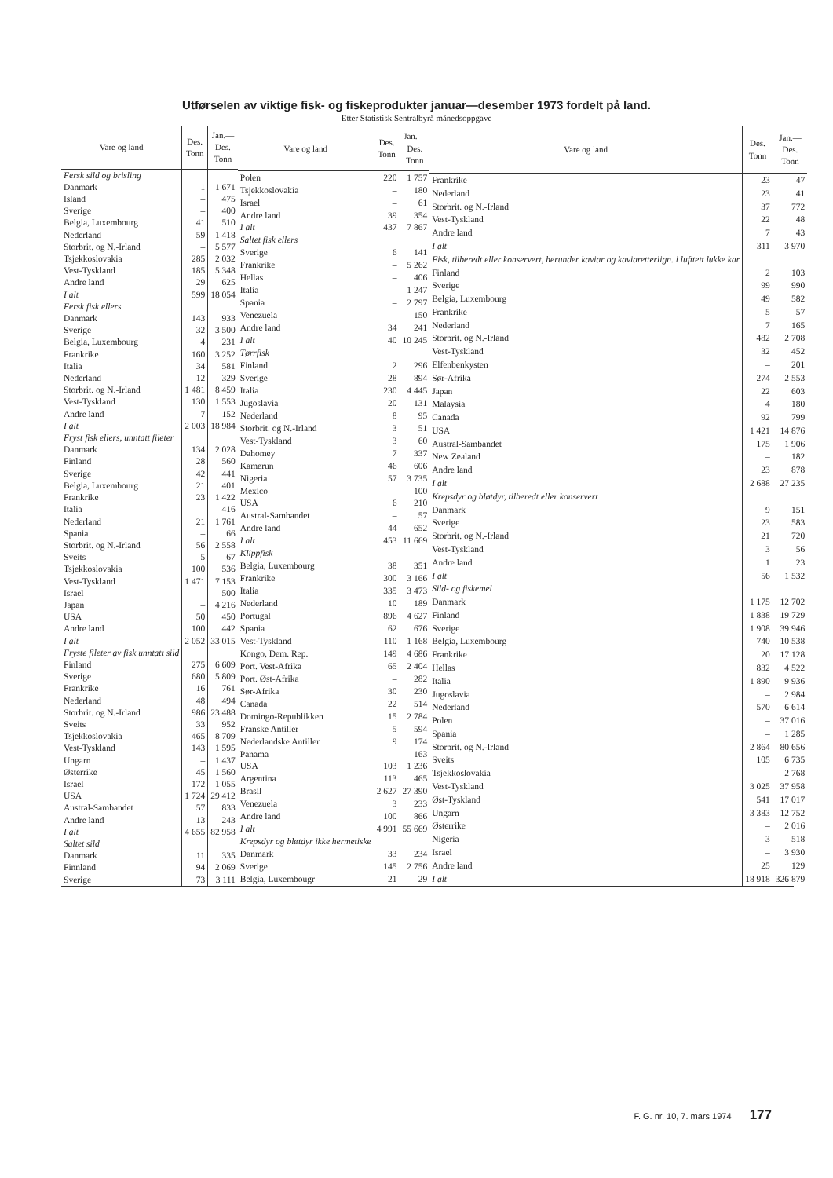Utførselen av viktige fisk- og fiskeprodukter januar—desember 1973 fordelt på land.
Etter Statistisk Sentralbyrå månedsoppgave
| Vare og land | Des. Tonn | Jan.—Des. Tonn |
| --- | --- | --- |
| Fersk sild og brisling | | |
| Danmark | 1 | 1 671 |
| Island | – | 475 |
| Sverige | – | 400 |
| Belgia, Luxembourg | 41 | 510 |
| Nederland | 59 | 1 418 |
| Storbrit. og N.-Irland | – | 5 577 |
| Tsjekkoslovakia | 285 | 2 032 |
| Vest-Tyskland | 185 | 5 348 |
| Andre land | 29 | 625 |
| I alt | 599 | 18 054 |
| Fersk fisk ellers | | |
| Danmark | 143 | 933 |
| Sverige | 32 | 3 500 |
| Belgia, Luxembourg | 4 | 231 |
| Frankrike | 160 | 3 252 |
| Italia | 34 | 581 |
| Nederland | 12 | 329 |
| Storbrit. og N.-Irland | 1 481 | 8 459 |
| Vest-Tyskland | 130 | 1 553 |
| Andre land | 7 | 152 |
| I alt | 2 003 | 18 984 |
| Fryst fisk ellers, unntatt fileter | | |
| Danmark | 134 | 2 028 |
| Finland | 28 | 560 |
| Sverige | 42 | 441 |
| Belgia, Luxembourg | 21 | 401 |
| Frankrike | 23 | 1 422 |
| Italia | – | 416 |
| Nederland | 21 | 1 761 |
| Spania | – | 66 |
| Storbrit. og N.-Irland | 56 | 2 558 |
| Sveits | 5 | 67 |
| Tsjekkoslovakia | 100 | 536 |
| Vest-Tyskland | 1 471 | 7 153 |
| Israel | – | 500 |
| Japan | – | 4 216 |
| USA | 50 | 450 |
| Andre land | 100 | 442 |
| I alt | 2 052 | 33 015 |
| Fryste fileter av fisk unntatt sild | | |
| Finland | 275 | 6 609 |
| Sverige | 680 | 5 809 |
| Frankrike | 16 | 761 |
| Nederland | 48 | 494 |
| Storbrit. og N.-Irland | 986 | 23 488 |
| Sveits | 33 | 952 |
| Tsjekkoslovakia | 465 | 8 709 |
| Vest-Tyskland | 143 | 1 595 |
| Ungarn | – | 1 437 |
| Østerrike | 45 | 1 560 |
| Israel | 172 | 1 055 |
| USA | 1 724 | 29 412 |
| Austral-Sambandet | 57 | 833 |
| Andre land | 13 | 243 |
| I alt | 4 655 | 82 958 |
| Saltet sild | | |
| Danmark | 11 | 335 |
| Finnland | 94 | 2 069 |
| Sverige | 73 | 3 111 |
| Vare og land | Des. Tonn | Jan.—Des. Tonn |
| --- | --- | --- |
| Polen | 220 | 1 757 |
| Tsjekkoslovakia | – | 180 |
| Israel | – | 61 |
| Andre land | 39 | 354 |
| I alt | 437 | 7 867 |
| Saltet fisk ellers | | |
| Sverige | 6 | 141 |
| Frankrike | – | 5 262 |
| Hellas | – | 406 |
| Italia | – | 1 247 |
| Spania | – | 2 797 |
| Venezuela | – | 150 |
| Andre land | 34 | 241 |
| I alt | 40 | 10 245 |
| Tørrfisk | | |
| Finland | 2 | 296 |
| Sverige | 28 | 894 |
| Italia | 230 | 4 445 |
| Jugoslavia | 20 | 131 |
| Nederland | 8 | 95 |
| Storbrit. og N.-Irland | 3 | 51 |
| Vest-Tyskland | 3 | 60 |
| Dahomey | 7 | 337 |
| Kamerun | 46 | 606 |
| Nigeria | 57 | 3 735 |
| Mexico | – | 100 |
| USA | 6 | 210 |
| Austral-Sambandet | – | 57 |
| Andre land | 44 | 652 |
| I alt | 453 | 11 669 |
| Klippfisk | | |
| Belgia, Luxembourg | 38 | 351 |
| Frankrike | 300 | 3 166 |
| Italia | 335 | 3 473 |
| Nederland | 10 | 189 |
| Portugal | 896 | 4 627 |
| Spania | 62 | 676 |
| Vest-Tyskland | 110 | 1 168 |
| Kongo, Dem. Rep. | 149 | 4 686 |
| Port. Vest-Afrika | 65 | 2 404 |
| Port. Øst-Afrika | – | 282 |
| Sør-Afrika | 30 | 230 |
| Canada | 22 | 514 |
| Domingo-Republikken | 15 | 2 784 |
| Franske Antiller | 5 | 594 |
| Nederlandske Antiller | 9 | 174 |
| Panama | – | 163 |
| USA | 103 | 1 236 |
| Argentina | 113 | 465 |
| Brasil | 2 627 | 27 390 |
| Venezuela | 3 | 233 |
| Andre land | 100 | 866 |
| I alt | 4 991 | 55 669 |
| Krepsdyr og bløtdyr ikke hermetiske | | |
| Danmark | 33 | 234 |
| Sverige | 145 | 2 756 |
| Belgia, Luxembougr | 21 | 29 |
| Vare og land | Des. Tonn | Jan.—Des. Tonn |
| --- | --- | --- |
| Frankrike | 23 | 47 |
| Nederland | 23 | 41 |
| Storbrit. og N.-Irland | 37 | 772 |
| Vest-Tyskland | 22 | 48 |
| Andre land | 7 | 43 |
| I alt | 311 | 3 970 |
| Fisk, tilberedt eller konservert, herunder kaviar og kaviaretterlign. i lufttett lukke kar | | |
| Finland | 2 | 103 |
| Sverige | 99 | 990 |
| Belgia, Luxembourg | 49 | 582 |
| Frankrike | 5 | 57 |
| Nederland | 7 | 165 |
| Storbrit. og N.-Irland | 482 | 2 708 |
| Vest-Tyskland | 32 | 452 |
| Elfenbenkysten | – | 201 |
| Sør-Afrika | 274 | 2 553 |
| Japan | 22 | 603 |
| Malaysia | 4 | 180 |
| Canada | 92 | 799 |
| USA | 1 421 | 14 876 |
| Austral-Sambandet | 175 | 1 906 |
| New Zealand | – | 182 |
| Andre land | 23 | 878 |
| I alt | 2 688 | 27 235 |
| Krepsdyr og bløtdyr, tilberedt eller konservert | | |
| Danmark | 9 | 151 |
| Sverige | 23 | 583 |
| Storbrit. og N.-Irland | 21 | 720 |
| Vest-Tyskland | 3 | 56 |
| Andre land | 1 | 23 |
| I alt | 56 | 1 532 |
| Sild- og fiskemel | | |
| Danmark | 1 175 | 12 702 |
| Finland | 1 838 | 19 729 |
| Sverige | 1 908 | 39 946 |
| Belgia, Luxembourg | 740 | 10 538 |
| Frankrike | 20 | 17 128 |
| Hellas | 832 | 4 522 |
| Italia | 1 890 | 9 936 |
| Jugoslavia | – | 2 984 |
| Nederland | 570 | 6 614 |
| Polen | – | 37 016 |
| Spania | – | 1 285 |
| Storbrit. og N.-Irland | 2 864 | 80 656 |
| Sveits | 105 | 6 735 |
| Tsjekkoslovakia | – | 2 768 |
| Vest-Tyskland | 3 025 | 37 958 |
| Øst-Tyskland | 541 | 17 017 |
| Ungarn | 3 383 | 12 752 |
| Østerrike | – | 2 016 |
| Nigeria | 3 | 518 |
| Israel | – | 3 930 |
| Andre land | 25 | 129 |
| I alt | 18 918 | 326 879 |
F. G. nr. 10, 7. mars 1974 177